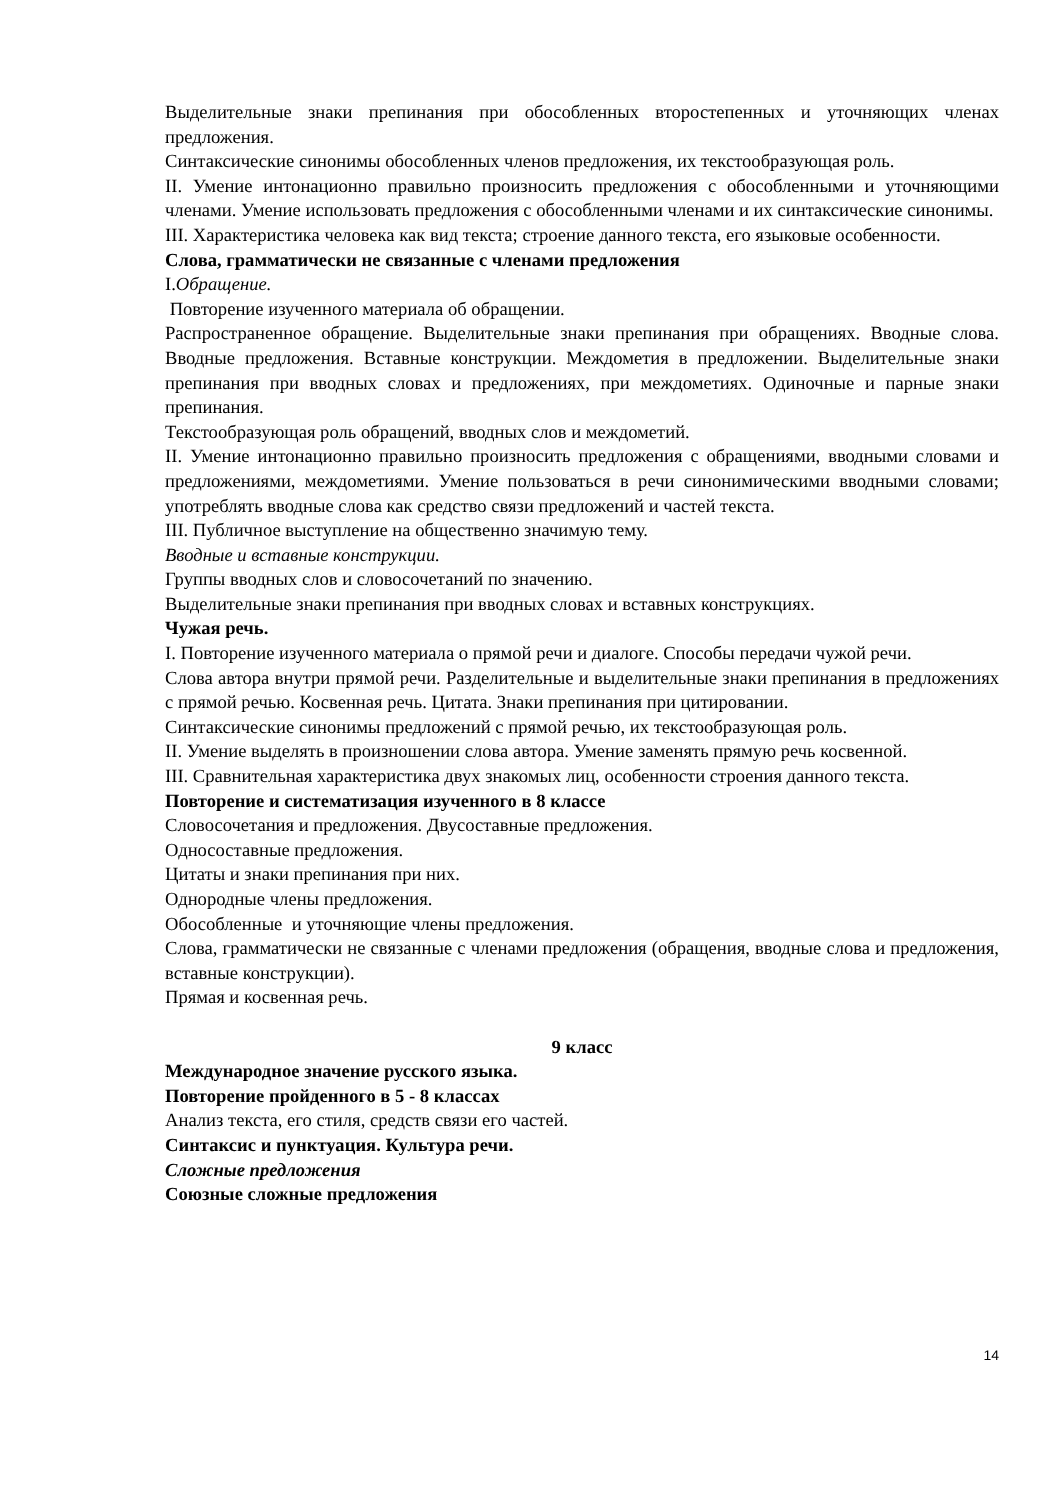Выделительные знаки препинания при обособленных второстепенных и уточняющих членах предложения.
Синтаксические синонимы обособленных членов предложения, их текстообразующая роль.
II. Умение интонационно правильно произносить предложения с обособленными и уточняющими членами. Умение использовать предложения с обособленными членами и их синтаксические синонимы.
III. Характеристика человека как вид текста; строение данного текста, его языковые особенности.
Слова, грамматически не связанные с членами предложения
I.Обращение.
Повторение изученного материала об обращении.
Распространенное обращение. Выделительные знаки препинания при обращениях. Вводные слова. Вводные предложения. Вставные конструкции. Междометия в предложении. Выделительные знаки препинания при вводных словах и предложениях, при междометиях. Одиночные и парные знаки препинания.
Текстообразующая роль обращений, вводных слов и междометий.
II. Умение интонационно правильно произносить предложения с обращениями, вводными словами и предложениями, междометиями. Умение пользоваться в речи синонимическими вводными словами; употреблять вводные слова как средство связи предложений и частей текста.
III. Публичное выступление на общественно значимую тему.
Вводные и вставные конструкции.
Группы вводных слов и словосочетаний по значению.
Выделительные знаки препинания при вводных словах и вставных конструкциях.
Чужая речь.
I. Повторение изученного материала о прямой речи и диалоге. Способы передачи чужой речи.
Слова автора внутри прямой речи. Разделительные и выделительные знаки препинания в предложениях с прямой речью. Косвенная речь. Цитата. Знаки препинания при цитировании.
Синтаксические синонимы предложений с прямой речью, их текстообразующая роль.
II. Умение выделять в произношении слова автора. Умение заменять прямую речь косвенной.
III. Сравнительная характеристика двух знакомых лиц, особенности строения данного текста.
Повторение и систематизация изученного в 8 классе
Словосочетания и предложения. Двусоставные предложения.
Односоставные предложения.
Цитаты и знаки препинания при них.
Однородные члены предложения.
Обособленные и уточняющие члены предложения.
Слова, грамматически не связанные с членами предложения (обращения, вводные слова и предложения, вставные конструкции).
Прямая и косвенная речь.
9 класс
Международное значение русского языка.
Повторение пройденного в 5 - 8 классах
Анализ текста, его стиля, средств связи его частей.
Синтаксис и пунктуация. Культура речи.
Сложные предложения
Союзные сложные предложения
14